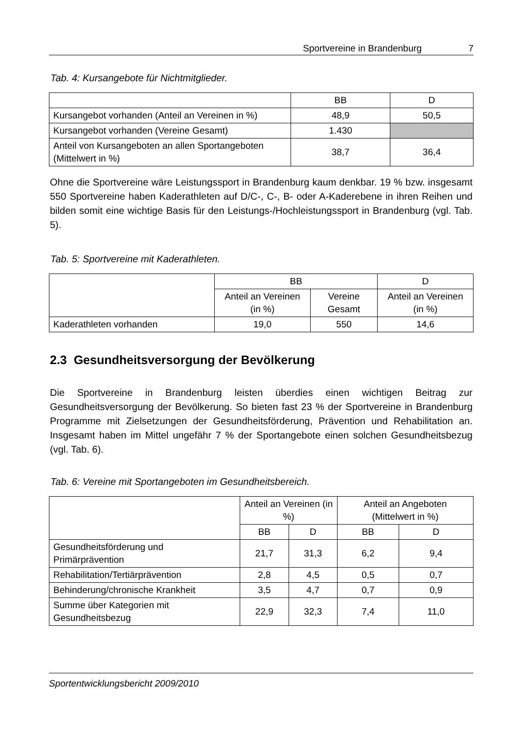Sportvereine in Brandenburg 7
Tab. 4: Kursangebote für Nichtmitglieder.
| | BB | D |
| --- | --- | --- |
| Kursangebot vorhanden (Anteil an Vereinen in %) | 48,9 | 50,5 |
| Kursangebot vorhanden (Vereine Gesamt) | 1.430 | |
| Anteil von Kursangeboten an allen Sportangeboten (Mittelwert in %) | 38,7 | 36,4 |
Ohne die Sportvereine wäre Leistungssport in Brandenburg kaum denkbar. 19 % bzw. insgesamt 550 Sportvereine haben Kaderathleten auf D/C-, C-, B- oder A-Kaderebene in ihren Reihen und bilden somit eine wichtige Basis für den Leistungs-/Hochleistungssport in Brandenburg (vgl. Tab. 5).
Tab. 5: Sportvereine mit Kaderathleten.
| | BB | | D |
| --- | --- | --- | --- |
| | Anteil an Vereinen (in %) | Vereine Gesamt | Anteil an Vereinen (in %) |
| Kaderathleten vorhanden | 19,0 | 550 | 14,6 |
2.3 Gesundheitsversorgung der Bevölkerung
Die Sportvereine in Brandenburg leisten überdies einen wichtigen Beitrag zur Gesundheitsversorgung der Bevölkerung. So bieten fast 23 % der Sportvereine in Brandenburg Programme mit Zielsetzungen der Gesundheitsförderung, Prävention und Rehabilitation an. Insgesamt haben im Mittel ungefähr 7 % der Sportangebote einen solchen Gesundheitsbezug (vgl. Tab. 6).
Tab. 6: Vereine mit Sportangeboten im Gesundheitsbereich.
| | Anteil an Vereinen (in %) | | Anteil an Angeboten (Mittelwert in %) | |
| --- | --- | --- | --- | --- |
| | BB | D | BB | D |
| Gesundheitsförderung und Primärprävention | 21,7 | 31,3 | 6,2 | 9,4 |
| Rehabilitation/Tertiärprävention | 2,8 | 4,5 | 0,5 | 0,7 |
| Behinderung/chronische Krankheit | 3,5 | 4,7 | 0,7 | 0,9 |
| Summe über Kategorien mit Gesundheitsbezug | 22,9 | 32,3 | 7,4 | 11,0 |
Sportentwicklungsbericht 2009/2010